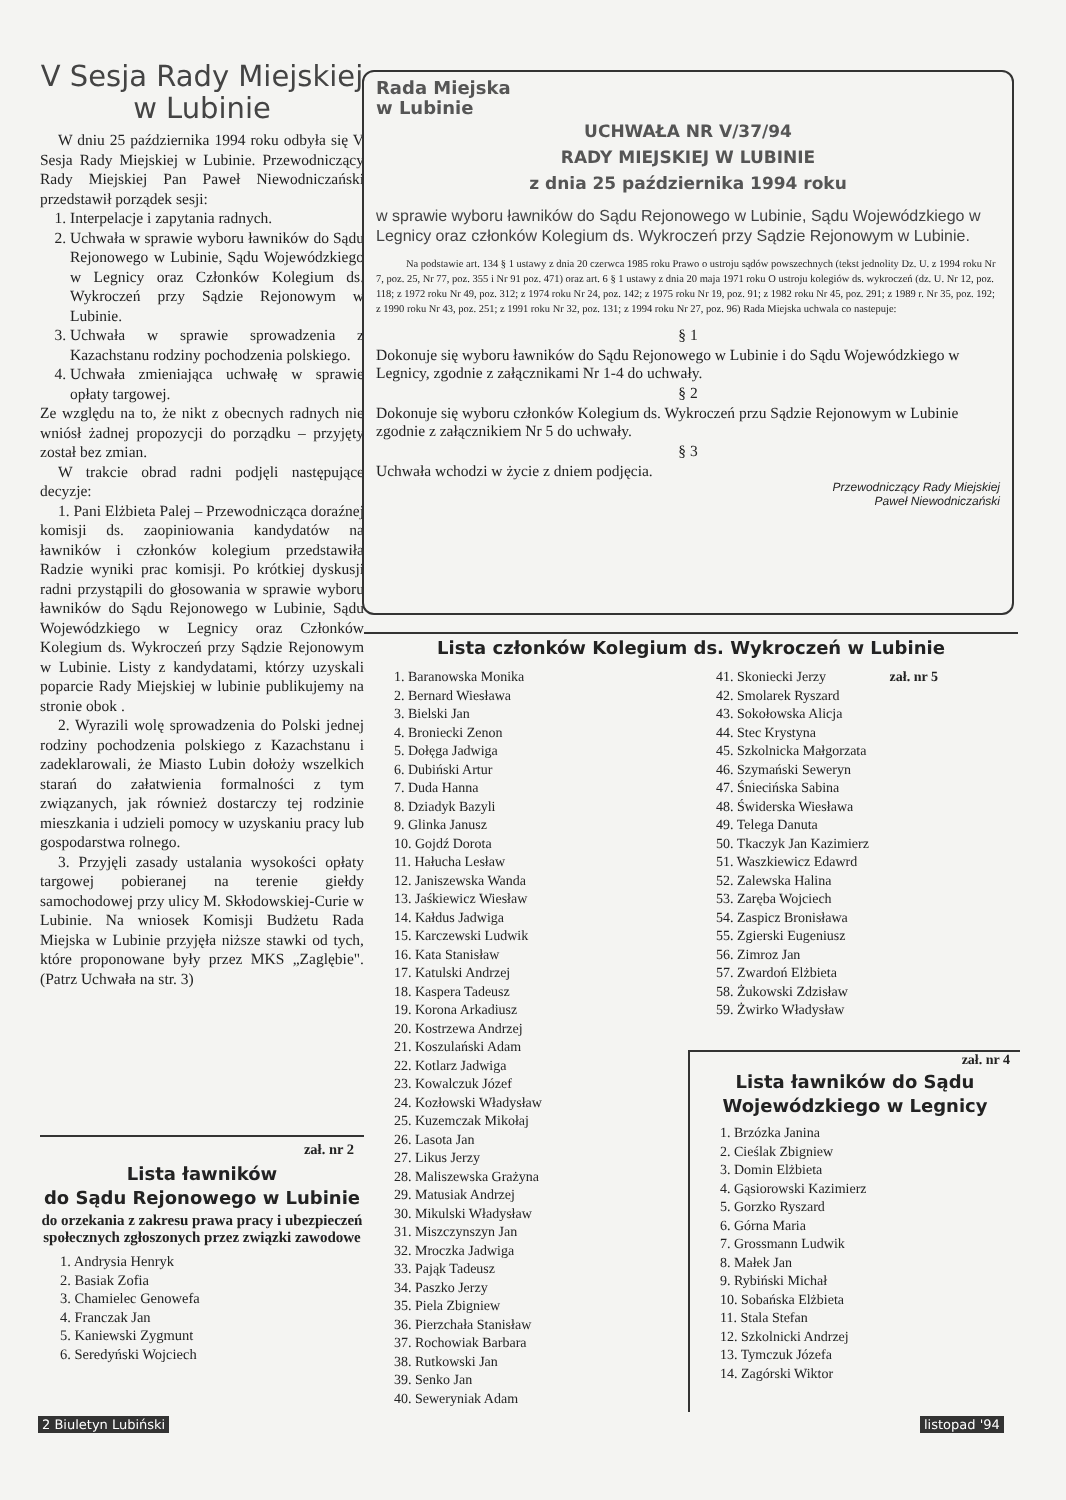V Sesja Rady Miejskiej w Lubinie
W dniu 25 października 1994 roku odbyła się V Sesja Rady Miejskiej w Lubinie. Przewodniczący Rady Miejskiej Pan Paweł Niewodniczański przedstawił porządek sesji:
1. Interpelacje i zapytania radnych.
2. Uchwała w sprawie wyboru ławników do Sądu Rejonowego w Lubinie, Sądu Wojewódzkiego w Legnicy oraz Członków Kolegium ds. Wykroczeń przy Sądzie Rejonowym w Lubinie.
3. Uchwała w sprawie sprowadzenia z Kazachstanu rodziny pochodzenia polskiego.
4. Uchwała zmieniająca uchwałę w sprawie opłaty targowej.
Ze względu na to, że nikt z obecnych radnych nie wniósł żadnej propozycji do porządku – przyjęty został bez zmian.
W trakcie obrad radni podjęli następujące decyzje:
1. Pani Elżbieta Palej – Przewodnicząca doraźnej komisji ds. zaopiniowania kandydatów na ławników i członków kolegium przedstawiła Radzie wyniki prac komisji. Po krótkiej dyskusji radni przystąpili do głosowania w sprawie wyboru ławników do Sądu Rejonowego w Lubinie, Sądu Wojewódzkiego w Legnicy oraz Członków Kolegium ds. Wykroczeń przy Sądzie Rejonowym w Lubinie. Listy z kandydatami, którzy uzyskali poparcie Rady Miejskiej w lubinie publikujemy na stronie obok .
2. Wyrazili wolę sprowadzenia do Polski jednej rodziny pochodzenia polskiego z Kazachstanu i zadeklarowali, że Miasto Lubin dołoży wszelkich starań do załatwienia formalności z tym związanych, jak również dostarczy tej rodzinie mieszkania i udzieli pomocy w uzyskaniu pracy lub gospodarstwa rolnego.
3. Przyjęli zasady ustalania wysokości opłaty targowej pobieranej na terenie giełdy samochodowej przy ulicy M. Skłodowskiej-Curie w Lubinie. Na wniosek Komisji Budżetu Rada Miejska w Lubinie przyjęła niższe stawki od tych, które proponowane były przez MKS „Zaglębie". (Patrz Uchwała na str. 3)
zał. nr 2
Lista ławników
do Sądu Rejonowego w Lubinie
do orzekania z zakresu prawa pracy i ubezpieczeń społecznych zgłoszonych przez związki zawodowe
1. Andrysia Henryk
2. Basiak Zofia
3. Chamielec Genowefa
4. Franczak Jan
5. Kaniewski Zygmunt
6. Seredyński Wojciech
Rada Miejska
w Lubinie
UCHWAŁA NR V/37/94
RADY MIEJSKIEJ W LUBINIE
z dnia 25 października 1994 roku
w sprawie wyboru ławników do Sądu Rejonowego w Lubinie, Sądu Wojewódzkiego w Legnicy oraz członków Kolegium ds. Wykroczeń przy Sądzie Rejonowym w Lubinie.
Na podstawie art. 134 § 1 ustawy z dnia 20 czerwca 1985 roku Prawo o ustroju sądów powszechnych (tekst jednolity Dz. U. z 1994 roku Nr 7, poz. 25, Nr 77, poz. 355 i Nr 91 poz. 471) oraz art. 6 § 1 ustawy z dnia 20 maja 1971 roku O ustroju kolegiów ds. wykroczeń (dz. U. Nr 12, poz. 118; z 1972 roku Nr 49, poz. 312; z 1974 roku Nr 24, poz. 142; z 1975 roku Nr 19, poz. 91; z 1982 roku Nr 45, poz. 291; z 1989 r. Nr 35, poz. 192; z 1990 roku Nr 43, poz. 251; z 1991 roku Nr 32, poz. 131; z 1994 roku Nr 27, poz. 96) Rada Miejska uchwala co nastepuje:
§ 1
Dokonuje się wyboru ławników do Sądu Rejonowego w Lubinie i do Sądu Wojewódzkiego w Legnicy, zgodnie z załącznikami Nr 1-4 do uchwały.
§ 2
Dokonuje się wyboru członków Kolegium ds. Wykroczeń przu Sądzie Rejonowym w Lubinie zgodnie z załącznikiem Nr 5 do uchwały.
§ 3
Uchwała wchodzi w życie z dniem podjęcia.
Przewodniczący Rady Miejskiej
Paweł Niewodniczański
Lista członków Kolegium ds. Wykroczeń w Lubinie
1. Baranowska Monika
2. Bernard Wiesława
3. Bielski Jan
4. Broniecki Zenon
5. Dołęga Jadwiga
6. Dubiński Artur
7. Duda Hanna
8. Dziadyk Bazyli
9. Glinka Janusz
10. Gojdź Dorota
11. Hałucha Lesław
12. Janiszewska Wanda
13. Jaśkiewicz Wiesław
14. Kałdus Jadwiga
15. Karczewski Ludwik
16. Kata Stanisław
17. Katulski Andrzej
18. Kaspera Tadeusz
19. Korona Arkadiusz
20. Kostrzewa Andrzej
21. Koszulański Adam
22. Kotlarz Jadwiga
23. Kowalczuk Józef
24. Kozłowski Władysław
25. Kuzemczak Mikołaj
26. Lasota Jan
27. Likus Jerzy
28. Maliszewska Grażyna
29. Matusiak Andrzej
30. Mikulski Władysław
31. Miszczynszyn Jan
32. Mroczka Jadwiga
33. Pająk Tadeusz
34. Paszko Jerzy
35. Piela Zbigniew
36. Pierzchała Stanisław
37. Rochowiak Barbara
38. Rutkowski Jan
39. Senko Jan
40. Seweryniak Adam
41. Skoniecki Jerzy zał. nr 5
42. Smolarek Ryszard
43. Sokołowska Alicja
44. Stec Krystyna
45. Szkolnicka Małgorzata
46. Szymański Seweryn
47. Śniecińska Sabina
48. Świderska Wiesława
49. Telega Danuta
50. Tkaczyk Jan Kazimierz
51. Waszkiewicz Edawrd
52. Zalewska Halina
53. Zaręba Wojciech
54. Zaspicz Bronisława
55. Zgierski Eugeniusz
56. Zimroz Jan
57. Zwardoń Elżbieta
58. Żukowski Zdzisław
59. Żwirko Władysław
zał. nr 4
Lista ławników do Sądu
Wojewódzkiego w Legnicy
1. Brzózka Janina
2. Cieślak Zbigniew
3. Domin Elżbieta
4. Gąsiorowski Kazimierz
5. Gorzko Ryszard
6. Górna Maria
7. Grossmann Ludwik
8. Małek Jan
9. Rybiński Michał
10. Sobańska Elżbieta
11. Stala Stefan
12. Szkolnicki Andrzej
13. Tymczuk Józefa
14. Zagórski Wiktor
2 Biuletyn Lubiński listopad '94